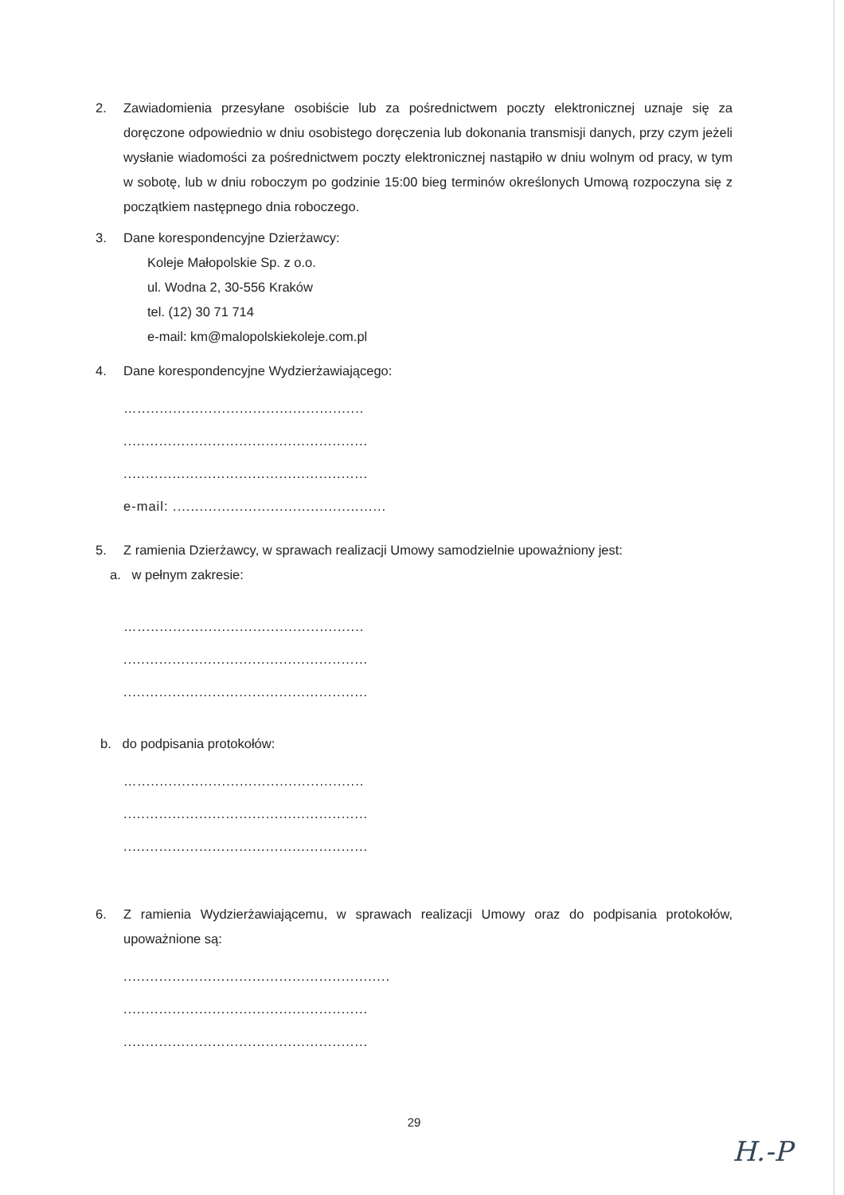2. Zawiadomienia przesyłane osobiście lub za pośrednictwem poczty elektronicznej uznaje się za doręczone odpowiednio w dniu osobistego doręczenia lub dokonania transmisji danych, przy czym jeżeli wysłanie wiadomości za pośrednictwem poczty elektronicznej nastąpiło w dniu wolnym od pracy, w tym w sobotę, lub w dniu roboczym po godzinie 15:00 bieg terminów określonych Umową rozpoczyna się z początkiem następnego dnia roboczego.
3. Dane korespondencyjne Dzierżawcy:
Koleje Małopolskie Sp. z o.o.
ul. Wodna 2, 30-556 Kraków
tel. (12) 30 71 714
e-mail: km@malopolskiekoleje.com.pl
4. Dane korespondencyjne Wydzierżawiającego:
…...................................................
.......................................................
.......................................................
e-mail: ................................................
5. Z ramienia Dzierżawcy, w sprawach realizacji Umowy samodzielnie upoważniony jest:
a. w pełnym zakresie:
…...................................................
.......................................................
.......................................................
b. do podpisania protokołów:
…...................................................
.......................................................
.......................................................
6. Z ramienia Wydzierżawiającemu, w sprawach realizacji Umowy oraz do podpisania protokołów, upoważnione są:
............................................................
.......................................................
.......................................................
29
H.-P